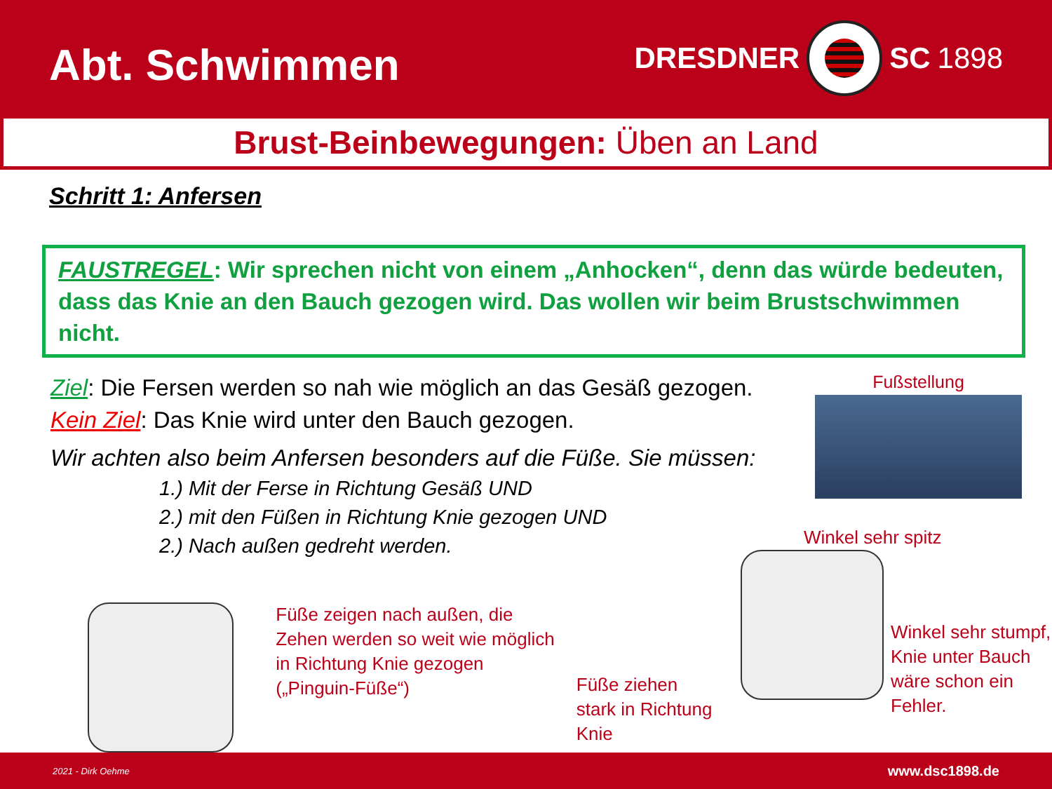Abt. Schwimmen
DRESDNER
SC 1898
Brust-Beinbewegungen: Üben an Land
Schritt 1: Anfersen
FAUSTREGEL: Wir sprechen nicht von einem „Anhocken“, denn das würde bedeuten, dass das Knie an den Bauch gezogen wird. Das wollen wir beim Brustschwimmen nicht.
Ziel: Die Fersen werden so nah wie möglich an das Gesäß gezogen.
Kein Ziel: Das Knie wird unter den Bauch gezogen.
Wir achten also beim Anfersen besonders auf die Füße. Sie müssen:
1.) Mit der Ferse in Richtung Gesäß UND
2.) mit den Füßen in Richtung Knie gezogen UND
2.) Nach außen gedreht werden.
Fußstellung
Füße zeigen nach außen, die Zehen werden so weit wie möglich in Richtung Knie gezogen („Pinguin-Füße“)
Füße ziehen stark in Richtung Knie
Winkel sehr spitz
Winkel sehr stumpf, Knie unter Bauch wäre schon ein Fehler.
2021 - Dirk Oehme www.dsc1898.de